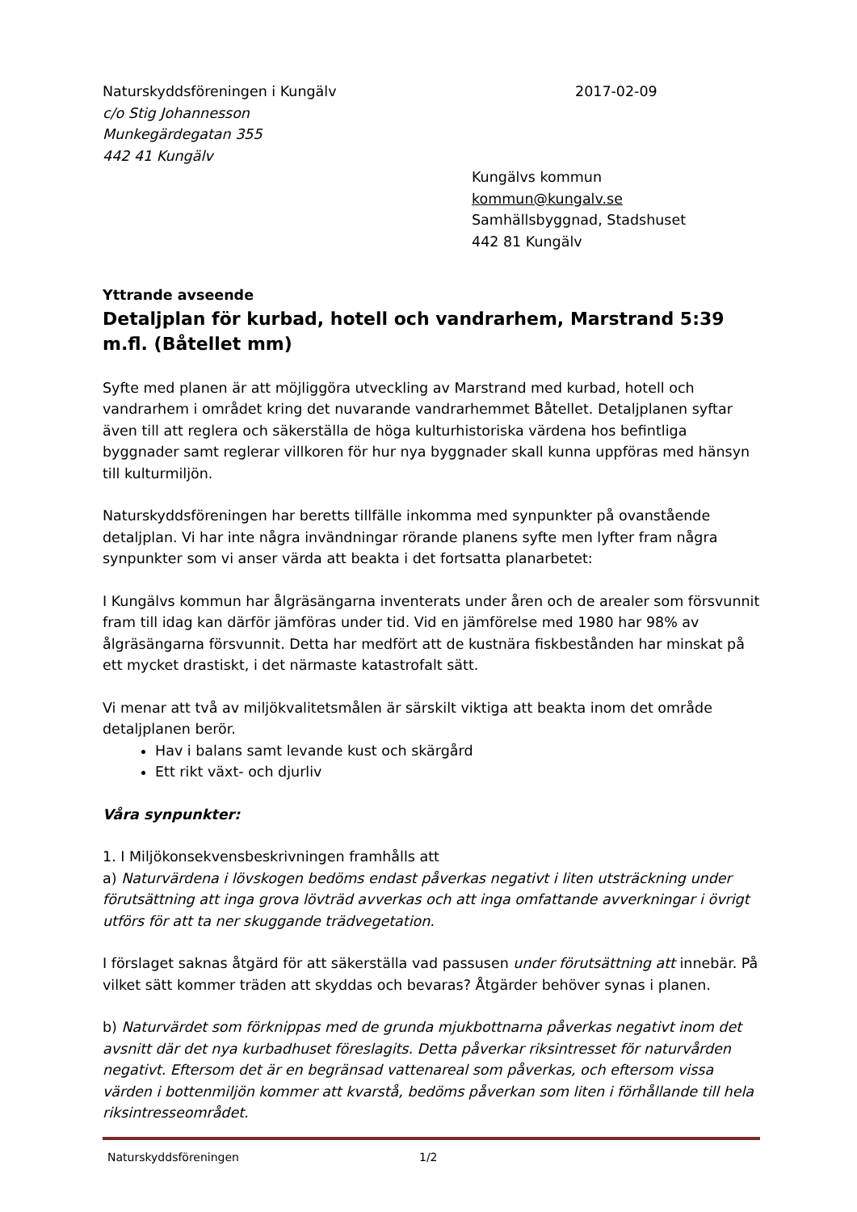Naturskyddsföreningen i Kungälv 2017-02-09
c/o Stig Johannesson
Munkegärdegatan 355
442 41 Kungälv
Kungälvs kommun
kommun@kungalv.se
Samhällsbyggnad, Stadshuset
442 81 Kungälv
Yttrande avseende
Detaljplan för kurbad, hotell och vandrarhem, Marstrand 5:39 m.fl. (Båtellet mm)
Syfte med planen är att möjliggöra utveckling av Marstrand med kurbad, hotell och vandrarhem i området kring det nuvarande vandrarhemmet Båtellet. Detaljplanen syftar även till att reglera och säkerställa de höga kulturhistoriska värdena hos befintliga byggnader samt reglerar villkoren för hur nya byggnader skall kunna uppföras med hänsyn till kulturmiljön.
Naturskyddsföreningen har beretts tillfälle inkomma med synpunkter på ovanstående detaljplan. Vi har inte några invändningar rörande planens syfte men lyfter fram några synpunkter som vi anser värda att beakta i det fortsatta planarbetet:
I Kungälvs kommun har ålgräsängarna inventerats under åren och de arealer som försvunnit fram till idag kan därför jämföras under tid. Vid en jämförelse med 1980 har 98% av ålgräsängarna försvunnit. Detta har medfört att de kustnära fiskbestånden har minskat på ett mycket drastiskt, i det närmaste katastrofalt sätt.
Vi menar att två av miljökvalitetsmålen är särskilt viktiga att beakta inom det område detaljplanen berör.
Hav i balans samt levande kust och skärgård
Ett rikt växt- och djurliv
Våra synpunkter:
1. I Miljökonsekvensbeskrivningen framhålls att
a) Naturvärdena i lövskogen bedöms endast påverkas negativt i liten utsträckning under förutsättning att inga grova lövträd avverkas och att inga omfattande avverkningar i övrigt utförs för att ta ner skuggande trädvegetation.
I förslaget saknas åtgärd för att säkerställa vad passusen under förutsättning att innebär. På vilket sätt kommer träden att skyddas och bevaras? Åtgärder behöver synas i planen.
b) Naturvärdet som förknippas med de grunda mjukbottnarna påverkas negativt inom det avsnitt där det nya kurbadhuset föreslagits. Detta påverkar riksintresset för naturvården negativt. Eftersom det är en begränsad vattenareal som påverkas, och eftersom vissa värden i bottenmiljön kommer att kvarstå, bedöms påverkan som liten i förhållande till hela riksintresseområdet.
Naturskyddsföreningen 1/2